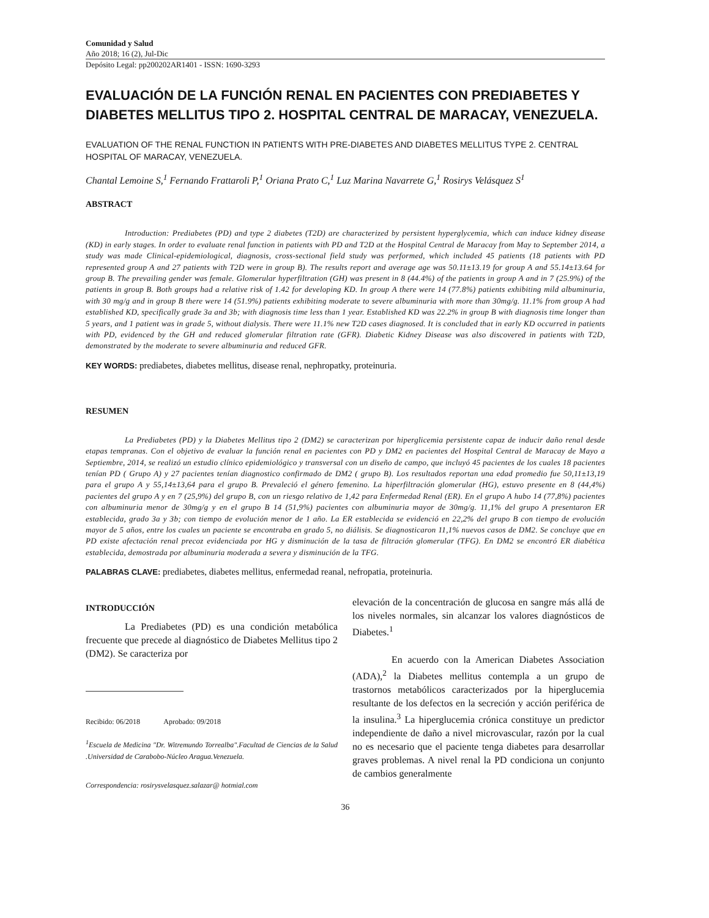Comunidad y Salud
Año 2018; 16 (2), Jul-Dic
Depósito Legal: pp200202AR1401 - ISSN: 1690-3293
EVALUACIÓN DE LA FUNCIÓN RENAL EN PACIENTES CON PREDIABETES Y DIABETES MELLITUS TIPO 2. HOSPITAL CENTRAL DE MARACAY, VENEZUELA.
EVALUATION OF THE RENAL FUNCTION IN PATIENTS WITH PRE-DIABETES AND DIABETES MELLITUS TYPE 2. CENTRAL HOSPITAL OF MARACAY, VENEZUELA.
Chantal Lemoine S,<sup>1</sup> Fernando Frattaroli P,<sup>1</sup> Oriana Prato C,<sup>1</sup> Luz Marina Navarrete G,<sup>1</sup> Rosirys Velásquez S<sup>1</sup>
ABSTRACT
Introduction: Prediabetes (PD) and type 2 diabetes (T2D) are characterized by persistent hyperglycemia, which can induce kidney disease (KD) in early stages. In order to evaluate renal function in patients with PD and T2D at the Hospital Central de Maracay from May to September 2014, a study was made Clinical-epidemiological, diagnosis, cross-sectional field study was performed, which included 45 patients (18 patients with PD represented group A and 27 patients with T2D were in group B). The results report and average age was 50.11±13.19 for group A and 55.14±13.64 for group B. The prevailing gender was female. Glomerular hyperfiltration (GH) was present in 8 (44.4%) of the patients in group A and in 7 (25.9%) of the patients in group B. Both groups had a relative risk of 1.42 for developing KD. In group A there were 14 (77.8%) patients exhibiting mild albuminuria, with 30 mg/g and in group B there were 14 (51.9%) patients exhibiting moderate to severe albuminuria with more than 30mg/g. 11.1% from group A had established KD, specifically grade 3a and 3b; with diagnosis time less than 1 year. Established KD was 22.2% in group B with diagnosis time longer than 5 years, and 1 patient was in grade 5, without dialysis. There were 11.1% new T2D cases diagnosed. It is concluded that in early KD occurred in patients with PD, evidenced by the GH and reduced glomerular filtration rate (GFR). Diabetic Kidney Disease was also discovered in patients with T2D, demonstrated by the moderate to severe albuminuria and reduced GFR.
KEY WORDS: prediabetes, diabetes mellitus, disease renal, nephropatky, proteinuria.
RESUMEN
La Prediabetes (PD) y la Diabetes Mellitus tipo 2 (DM2) se caracterizan por hiperglicemia persistente capaz de inducir daño renal desde etapas tempranas. Con el objetivo de evaluar la función renal en pacientes con PD y DM2 en pacientes del Hospital Central de Maracay de Mayo a Septiembre, 2014, se realizó un estudio clínico epidemiológico y transversal con un diseño de campo, que incluyó 45 pacientes de los cuales 18 pacientes tenían PD ( Grupo A) y 27 pacientes tenían diagnostico confirmado de DM2 ( grupo B). Los resultados reportan una edad promedio fue 50,11±13,19 para el grupo A y 55,14±13,64 para el grupo B. Prevaleció el género femenino. La hiperfiltración glomerular (HG), estuvo presente en 8 (44,4%) pacientes del grupo A y en 7 (25,9%) del grupo B, con un riesgo relativo de 1,42 para Enfermedad Renal (ER). En el grupo A hubo 14 (77,8%) pacientes con albuminuria menor de 30mg/g y en el grupo B 14 (51,9%) pacientes con albuminuria mayor de 30mg/g. 11,1% del grupo A presentaron ER establecida, grado 3a y 3b; con tiempo de evolución menor de 1 año. La ER establecida se evidenció en 22,2% del grupo B con tiempo de evolución mayor de 5 años, entre los cuales un paciente se encontraba en grado 5, no diálisis. Se diagnosticaron 11,1% nuevos casos de DM2. Se concluye que en PD existe afectación renal precoz evidenciada por HG y disminución de la tasa de filtración glomerular (TFG). En DM2 se encontró ER diabética establecida, demostrada por albuminuria moderada a severa y disminución de la TFG.
PALABRAS CLAVE: prediabetes, diabetes mellitus, enfermedad reanal, nefropatia, proteinuria.
INTRODUCCIÓN
La Prediabetes (PD) es una condición metabólica frecuente que precede al diagnóstico de Diabetes Mellitus tipo 2 (DM2). Se caracteriza por
Recibido: 06/2018 Aprobado: 09/2018
<sup>1</sup> Escuela de Medicina "Dr. Witremundo Torrealba".Facultad de Ciencias de la Salud .Universidad de Carabobo-Núcleo Aragua.Venezuela.
Correspondencia: rosirysvelasquez.salazar@ hotmial.com
elevación de la concentración de glucosa en sangre más allá de los niveles normales, sin alcanzar los valores diagnósticos de Diabetes.<sup>1</sup>
En acuerdo con la American Diabetes Association (ADA),<sup>2</sup> la Diabetes mellitus contempla a un grupo de trastornos metabólicos caracterizados por la hiperglucemia resultante de los defectos en la secreción y acción periférica de la insulina.<sup>3</sup> La hiperglucemia crónica constituye un predictor independiente de daño a nivel microvascular, razón por la cual no es necesario que el paciente tenga diabetes para desarrollar graves problemas. A nivel renal la PD condiciona un conjunto de cambios generalmente
36